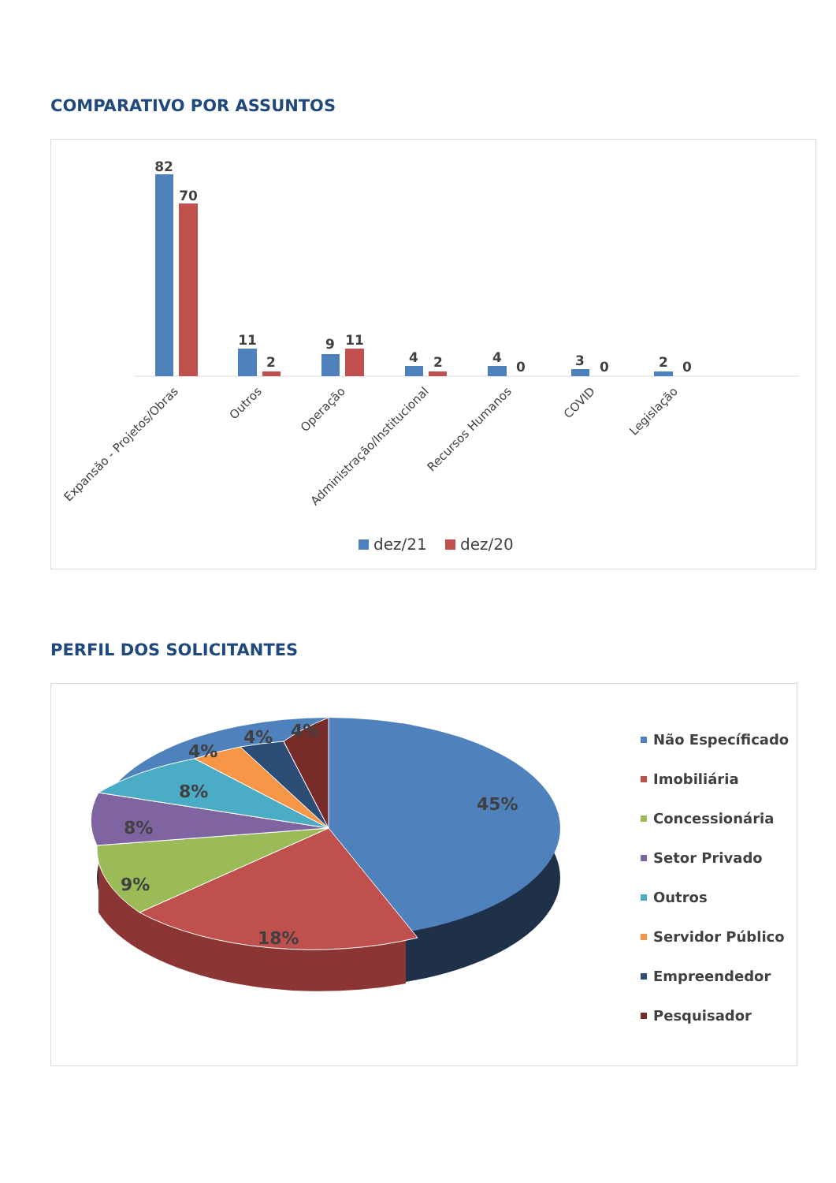COMPARATIVO POR ASSUNTOS
82
70
11
2
9
11
4
2
4
0
3
0
2
0
Expansão - Projetos/Obras
Outros
Operação
Administração/Institucional
Recursos Humanos
COVID
Legislação
dez/21
dez/20
PERFIL DOS SOLICITANTES
45%
18%
9%
8%
8%
4%
4%
4%
Não Específicado
Imobiliária
Concessionária
Setor Privado
Outros
Servidor Público
Empreendedor
Pesquisador